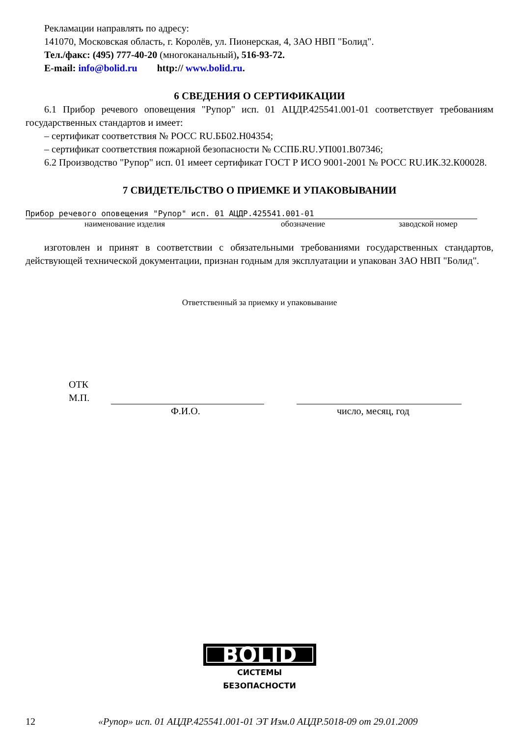Рекламации направлять по адресу:
141070, Московская область, г. Королёв, ул. Пионерская, 4, ЗАО НВП "Болид".
Тел./факс: (495) 777-40-20 (многоканальный), 516-93-72.
E-mail: info@bolid.ru http:// www.bolid.ru.
6 СВЕДЕНИЯ О СЕРТИФИКАЦИИ
6.1 Прибор речевого оповещения "Рупор" исп. 01 АЦДР.425541.001-01 соответствует требованиям государственных стандартов и имеет:
– сертификат соответствия № РОСС RU.ББ02.Н04354;
– сертификат соответствия пожарной безопасности № ССПБ.RU.УП001.В07346;
6.2 Производство "Рупор" исп. 01 имеет сертификат ГОСТ Р ИСО 9001-2001 № РОСС RU.ИК.32.К00028.
7 СВИДЕТЕЛЬСТВО О ПРИЕМКЕ И УПАКОВЫВАНИИ
Прибор речевого оповещения "Рупор" исп. 01 АЦДР.425541.001-01
наименование изделия обозначение заводской номер
изготовлен и принят в соответствии с обязательными требованиями государственных стандартов, действующей технической документации, признан годным для эксплуатации и упакован ЗАО НВП "Болид".
Ответственный за приемку и упаковывание
ОТК
М.П.
Ф.И.О. число, месяц, год
BOLID
СИСТЕМЫ БЕЗОПАСНОСТИ
12 «Рупор» исп. 01 АЦДР.425541.001-01 ЭТ Изм.0 АЦДР.5018-09 от 29.01.2009